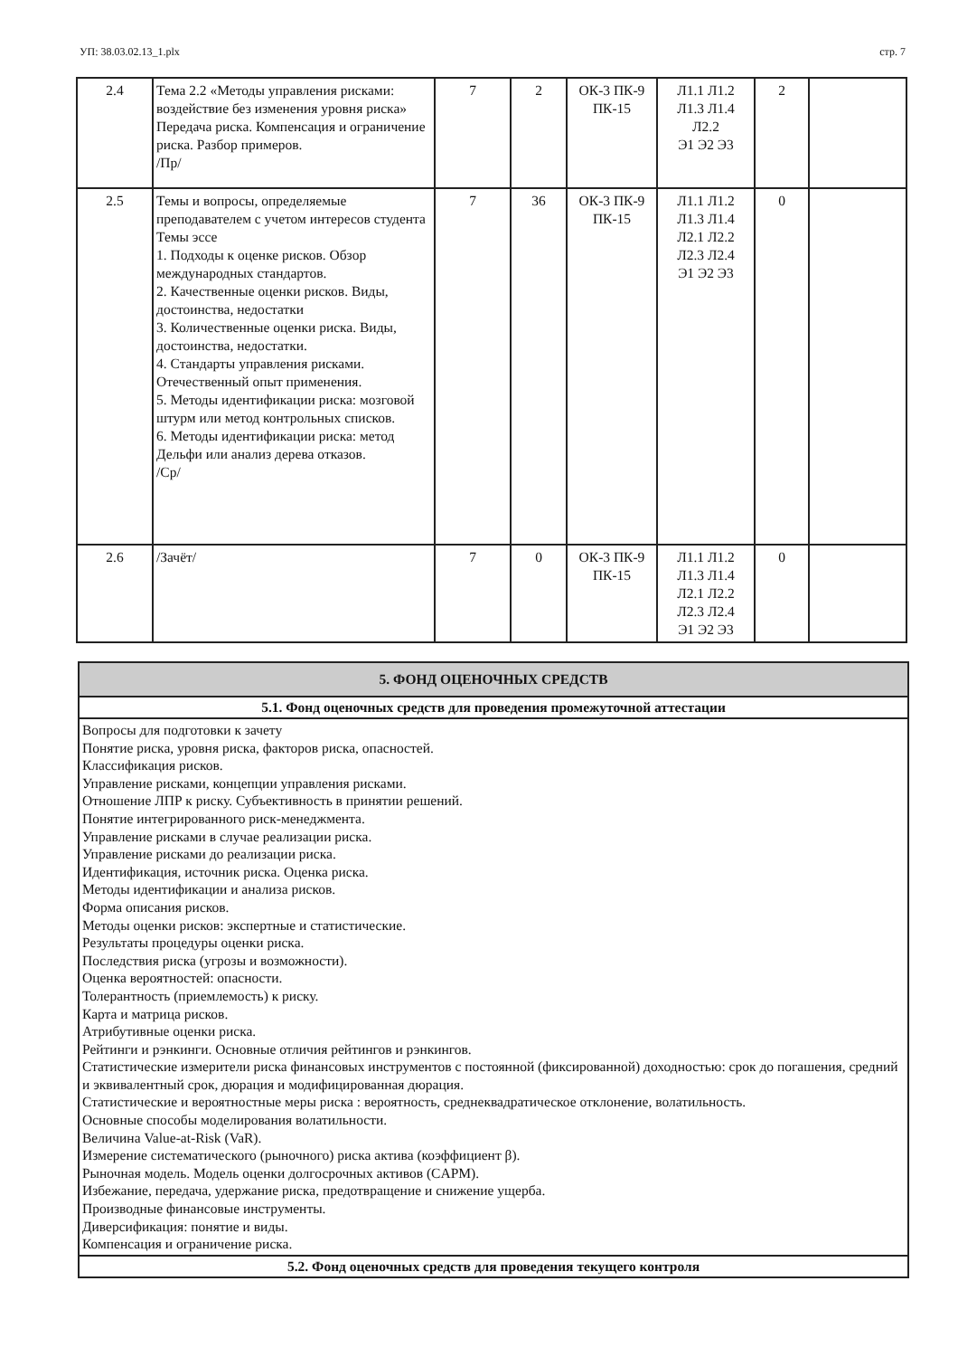УП: 38.03.02.13_1.plx стр. 7
| 2.4 | Тема 2.2 «Методы управления рисками: воздействие без изменения уровня риска» Передача риска. Компенсация и ограничение риска. Разбор примеров. /Пр/ | 7 | 2 | ОК-3 ПК-9 ПК-15 | Л1.1 Л1.2 Л1.3 Л1.4 Л2.2 Э1 Э2 Э3 | 2 | |
| 2.5 | Темы и вопросы, определяемые преподавателем с учетом интересов студента Темы эссе 1. Подходы к оценке рисков. Обзор международных стандартов. 2. Качественные оценки рисков. Виды, достоинства, недостатки 3. Количественные оценки риска. Виды, достоинства, недостатки. 4. Стандарты управления рисками. Отечественный опыт применения. 5. Методы идентификации риска: мозговой штурм или метод контрольных списков. 6. Методы идентификации риска: метод Дельфи или анализ дерева отказов. /Ср/ | 7 | 36 | ОК-3 ПК-9 ПК-15 | Л1.1 Л1.2 Л1.3 Л1.4 Л2.1 Л2.2 Л2.3 Л2.4 Э1 Э2 Э3 | 0 | |
| 2.6 | /Зачёт/ | 7 | 0 | ОК-3 ПК-9 ПК-15 | Л1.1 Л1.2 Л1.3 Л1.4 Л2.1 Л2.2 Л2.3 Л2.4 Э1 Э2 Э3 | 0 | |
| 5. ФОНД ОЦЕНОЧНЫХ СРЕДСТВ |
| 5.1. Фонд оценочных средств для проведения промежуточной аттестации |
| Вопросы для подготовки к зачету Понятие риска, уровня риска, факторов риска, опасностей. Классификация рисков. Управление рисками, концепции управления рисками. Отношение ЛПР к риску. Субъективность в принятии решений. Понятие интегрированного риск-менеджмента. Управление рисками в случае реализации риска. Управление рисками до реализации риска. Идентификация, источник риска. Оценка риска. Методы идентификации и анализа рисков. Форма описания рисков. Методы оценки рисков: экспертные и статистические. Результаты процедуры оценки риска. Последствия риска (угрозы и возможности). Оценка вероятностей: опасности. Толерантность (приемлемость) к риску. Карта и матрица рисков. Атрибутивные оценки риска. Рейтинги и рэнкинги. Основные отличия рейтингов и рэнкингов. Статистические измерители риска финансовых инструментов с постоянной (фиксированной) доходностью: срок до погашения, средний и эквивалентный срок, дюрация и модифицированная дюрация. Статистические и вероятностные меры риска : вероятность, среднеквадратическое отклонение, волатильность. Основные способы моделирования волатильности. Величина Value-at-Risk (VaR). Измерение систематического (рыночного) риска актива (коэффициент β). Рыночная модель. Модель оценки долгосрочных активов (CAPM). Избежание, передача, удержание риска, предотвращение и снижение ущерба. Производные финансовые инструменты. Диверсификация: понятие и виды. Компенсация и ограничение риска. |
| 5.2. Фонд оценочных средств для проведения текущего контроля |